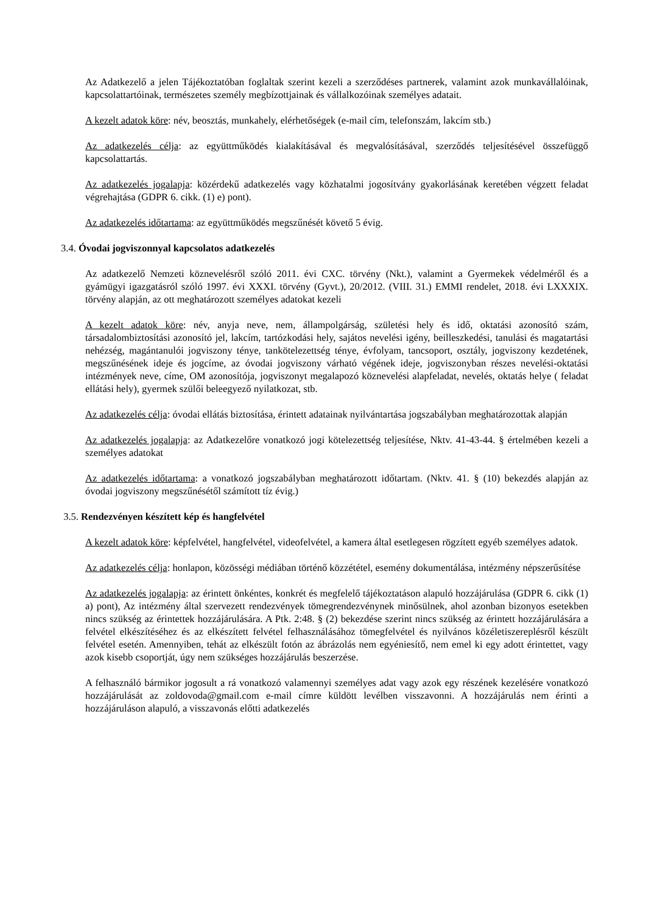Az Adatkezelő a jelen Tájékoztatóban foglaltak szerint kezeli a szerződéses partnerek, valamint azok munkavállalóinak, kapcsolattartóinak, természetes személy megbízottjainak és vállalkozóinak személyes adatait.
A kezelt adatok köre: név, beosztás, munkahely, elérhetőségek (e-mail cím, telefonszám, lakcím stb.)
Az adatkezelés célja: az együttműködés kialakításával és megvalósításával, szerződés teljesítésével összefüggő kapcsolattartás.
Az adatkezelés jogalapja: közérdekű adatkezelés vagy közhatalmi jogosítvány gyakorlásának keretében végzett feladat végrehajtása (GDPR 6. cikk. (1) e) pont).
Az adatkezelés időtartama: az együttműködés megszűnését követő 5 évig.
3.4. Óvodai jogviszonnyal kapcsolatos adatkezelés
Az adatkezelő Nemzeti köznevelésről szóló 2011. évi CXC. törvény (Nkt.), valamint a Gyermekek védelméről és a gyámügyi igazgatásról szóló 1997. évi XXXI. törvény (Gyvt.), 20/2012. (VIII. 31.) EMMI rendelet, 2018. évi LXXXIX. törvény alapján, az ott meghatározott személyes adatokat kezeli
A kezelt adatok köre: név, anyja neve, nem, állampolgárság, születési hely és idő, oktatási azonosító szám, társadalombiztosítási azonosító jel, lakcím, tartózkodási hely, sajátos nevelési igény, beilleszkedési, tanulási és magatartási nehézség, magántanulói jogviszony ténye, tankötelezettség ténye, évfolyam, tancsoport, osztály, jogviszony kezdetének, megszűnésének ideje és jogcíme, az óvodai jogviszony várható végének ideje, jogviszonyban részes nevelési-oktatási intézmények neve, címe, OM azonosítója, jogviszonyt megalapozó köznevelési alapfeladat, nevelés, oktatás helye ( feladat ellátási hely), gyermek szülői beleegyező nyilatkozat, stb.
Az adatkezelés célja: óvodai ellátás biztosítása, érintett adatainak nyilvántartása jogszabályban meghatározottak alapján
Az adatkezelés jogalapja: az Adatkezelőre vonatkozó jogi kötelezettség teljesítése, Nktv. 41-43-44. § értelmében kezeli a személyes adatokat
Az adatkezelés időtartama: a vonatkozó jogszabályban meghatározott időtartam. (Nktv. 41. § (10) bekezdés alapján az óvodai jogviszony megszűnésétől számított tíz évig.)
3.5. Rendezvényen készített kép és hangfelvétel
A kezelt adatok köre: képfelvétel, hangfelvétel, videofelvétel, a kamera által esetlegesen rögzített egyéb személyes adatok.
Az adatkezelés célja: honlapon, közösségi médiában történő közzététel, esemény dokumentálása, intézmény népszerűsítése
Az adatkezelés jogalapja: az érintett önkéntes, konkrét és megfelelő tájékoztatáson alapuló hozzájárulása (GDPR 6. cikk (1) a) pont), Az intézmény által szervezett rendezvények tömegrendezvénynek minősülnek, ahol azonban bizonyos esetekben nincs szükség az érintettek hozzájárulására. A Ptk. 2:48. § (2) bekezdése szerint nincs szükség az érintett hozzájárulására a felvétel elkészítéséhez és az elkészített felvétel felhasználásához tömegfelvétel és nyilvános közéletiszereplésről készült felvétel esetén. Amennyiben, tehát az elkészült fotón az ábrázolás nem egyéniesítő, nem emel ki egy adott érintettet, vagy azok kisebb csoportját, úgy nem szükséges hozzájárulás beszerzése.
A felhasználó bármikor jogosult a rá vonatkozó valamennyi személyes adat vagy azok egy részének kezelésére vonatkozó hozzájárulását az zoldovoda@gmail.com e-mail címre küldött levélben visszavonni. A hozzájárulás nem érinti a hozzájáruláson alapuló, a visszavonás előtti adatkezelés